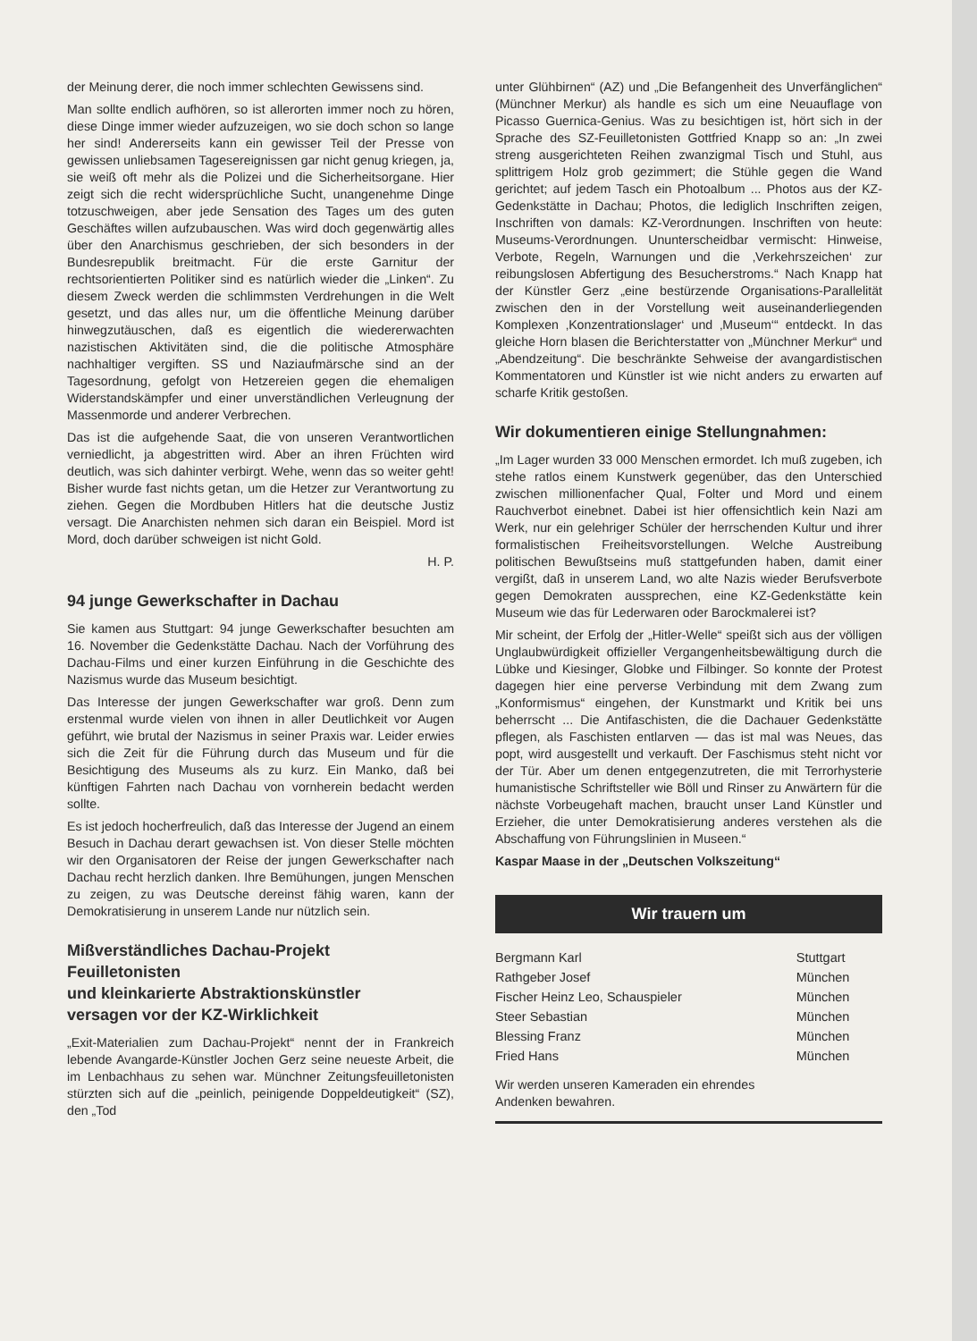der Meinung derer, die noch immer schlechten Gewissens sind.
Man sollte endlich aufhören, so ist allerorten immer noch zu hören, diese Dinge immer wieder aufzuzeigen, wo sie doch schon so lange her sind! Andererseits kann ein gewisser Teil der Presse von gewissen unliebsamen Tagesereignissen gar nicht genug kriegen, ja, sie weiß oft mehr als die Polizei und die Sicherheitsorgane. Hier zeigt sich die recht widersprüchliche Sucht, unangenehme Dinge totzuschweigen, aber jede Sensation des Tages um des guten Geschäftes willen aufzubauschen. Was wird doch gegenwärtig alles über den Anarchismus geschrieben, der sich besonders in der Bundesrepublik breitmacht. Für die erste Garnitur der rechtsorientierten Politiker sind es natürlich wieder die „Linken“. Zu diesem Zweck werden die schlimmsten Verdrehungen in die Welt gesetzt, und das alles nur, um die öffentliche Meinung darüber hinwegzutäuschen, daß es eigentlich die wiedererwachten nazistischen Aktivitäten sind, die die politische Atmosphäre nachhaltiger vergiften. SS und Naziaufmärsche sind an der Tagesordnung, gefolgt von Hetzereien gegen die ehemaligen Widerstandskämpfer und einer unverständlichen Verleugnung der Massenmorde und anderer Verbrechen.
Das ist die aufgehende Saat, die von unseren Verantwortlichen verniedlicht, ja abgestritten wird. Aber an ihren Früchten wird deutlich, was sich dahinter verbirgt. Wehe, wenn das so weiter geht! Bisher wurde fast nichts getan, um die Hetzer zur Verantwortung zu ziehen. Gegen die Mordbuben Hitlers hat die deutsche Justiz versagt. Die Anarchisten nehmen sich daran ein Beispiel. Mord ist Mord, doch darüber schweigen ist nicht Gold.
H. P.
94 junge Gewerkschafter in Dachau
Sie kamen aus Stuttgart: 94 junge Gewerkschafter besuchten am 16. November die Gedenkstätte Dachau. Nach der Vorführung des Dachau-Films und einer kurzen Einführung in die Geschichte des Nazismus wurde das Museum besichtigt.
Das Interesse der jungen Gewerkschafter war groß. Denn zum erstenmal wurde vielen von ihnen in aller Deutlichkeit vor Augen geführt, wie brutal der Nazismus in seiner Praxis war. Leider erwies sich die Zeit für die Führung durch das Museum und für die Besichtigung des Museums als zu kurz. Ein Manko, daß bei künftigen Fahrten nach Dachau von vornherein bedacht werden sollte.
Es ist jedoch hocherfreulich, daß das Interesse der Jugend an einem Besuch in Dachau derart gewachsen ist. Von dieser Stelle möchten wir den Organisatoren der Reise der jungen Gewerkschafter nach Dachau recht herzlich danken. Ihre Bemühungen, jungen Menschen zu zeigen, zu was Deutsche dereinst fähig waren, kann der Demokratisierung in unserem Lande nur nützlich sein.
Mißverständliches Dachau-Projekt
Feuilletonisten
und kleinkarierte Abstraktionskünstler
versagen vor der KZ-Wirklichkeit
„Exit-Materialien zum Dachau-Projekt“ nennt der in Frankreich lebende Avangarde-Künstler Jochen Gerz seine neueste Arbeit, die im Lenbachhaus zu sehen war. Münchner Zeitungsfeuilletonisten stürzten sich auf die „peinlich, peinigende Doppeldeutigkeit“ (SZ), den „Tod
unter Glühbirnen“ (AZ) und „Die Befangenheit des Unverfänglichen“ (Münchner Merkur) als handle es sich um eine Neuauflage von Picasso Guernica-Genius. Was zu besichtigen ist, hört sich in der Sprache des SZ-Feuilletonisten Gottfried Knapp so an: „In zwei streng ausgerichteten Reihen zwanzigmal Tisch und Stuhl, aus splittrigem Holz grob gezimmert; die Stühle gegen die Wand gerichtet; auf jedem Tasch ein Photoalbum ... Photos aus der KZ-Gedenkstätte in Dachau; Photos, die lediglich Inschriften zeigen, Inschriften von damals: KZ-Verordnungen. Inschriften von heute: Museums-Verordnungen. Ununterscheidbar vermischt: Hinweise, Verbote, Regeln, Warnungen und die ‚Verkehrszeichen‘ zur reibungslosen Abfertigung des Besucherstroms.“ Nach Knapp hat der Künstler Gerz „eine bestürzende Organisations-Parallelität zwischen den in der Vorstellung weit auseinanderliegenden Komplexen ‚Konzentrationslager‘ und ‚Museum‘“ entdeckt. In das gleiche Horn blasen die Berichterstatter von „Münchner Merkur“ und „Abendzeitung“. Die beschränkte Sehweise der avangardistischen Kommentatoren und Künstler ist wie nicht anders zu erwarten auf scharfe Kritik gestoßen.
Wir dokumentieren einige Stellungnahmen:
„Im Lager wurden 33 000 Menschen ermordet. Ich muß zugeben, ich stehe ratlos einem Kunstwerk gegenüber, das den Unterschied zwischen millionenfacher Qual, Folter und Mord und einem Rauchverbot einebnet. Dabei ist hier offensichtlich kein Nazi am Werk, nur ein gelehriger Schüler der herrschenden Kultur und ihrer formalistischen Freiheitsvorstellungen. Welche Austreibung politischen Bewußtseins muß stattgefunden haben, damit einer vergißt, daß in unserem Land, wo alte Nazis wieder Berufsverbote gegen Demokraten aussprechen, eine KZ-Gedenkstätte kein Museum wie das für Lederwaren oder Barockmalerei ist?
Mir scheint, der Erfolg der „Hitler-Welle“ speißt sich aus der völligen Unglaubwürdigkeit offizieller Vergangenheitsbewältigung durch die Lübke und Kiesinger, Globke und Filbinger. So konnte der Protest dagegen hier eine perverse Verbindung mit dem Zwang zum „Konformismus“ eingehen, der Kunstmarkt und Kritik bei uns beherrscht ... Die Antifaschisten, die die Dachauer Gedenkstätte pflegen, als Faschisten entlarven — das ist mal was Neues, das popt, wird ausgestellt und verkauft. Der Faschismus steht nicht vor der Tür. Aber um denen entgegenzutreten, die mit Terrorhysterie humanistische Schriftsteller wie Böll und Rinser zu Anwärtern für die nächste Vorbeugehaft machen, braucht unser Land Künstler und Erzieher, die unter Demokratisierung anderes verstehen als die Abschaffung von Führungslinien in Museen.“
Kaspar Maase in der „Deutschen Volkszeitung“
Wir trauern um
| Bergmann Karl | Stuttgart |
| Rathgeber Josef | München |
| Fischer Heinz Leo, Schauspieler | München |
| Steer Sebastian | München |
| Blessing Franz | München |
| Fried Hans | München |
Wir werden unseren Kameraden ein ehrendes
Andenken bewahren.